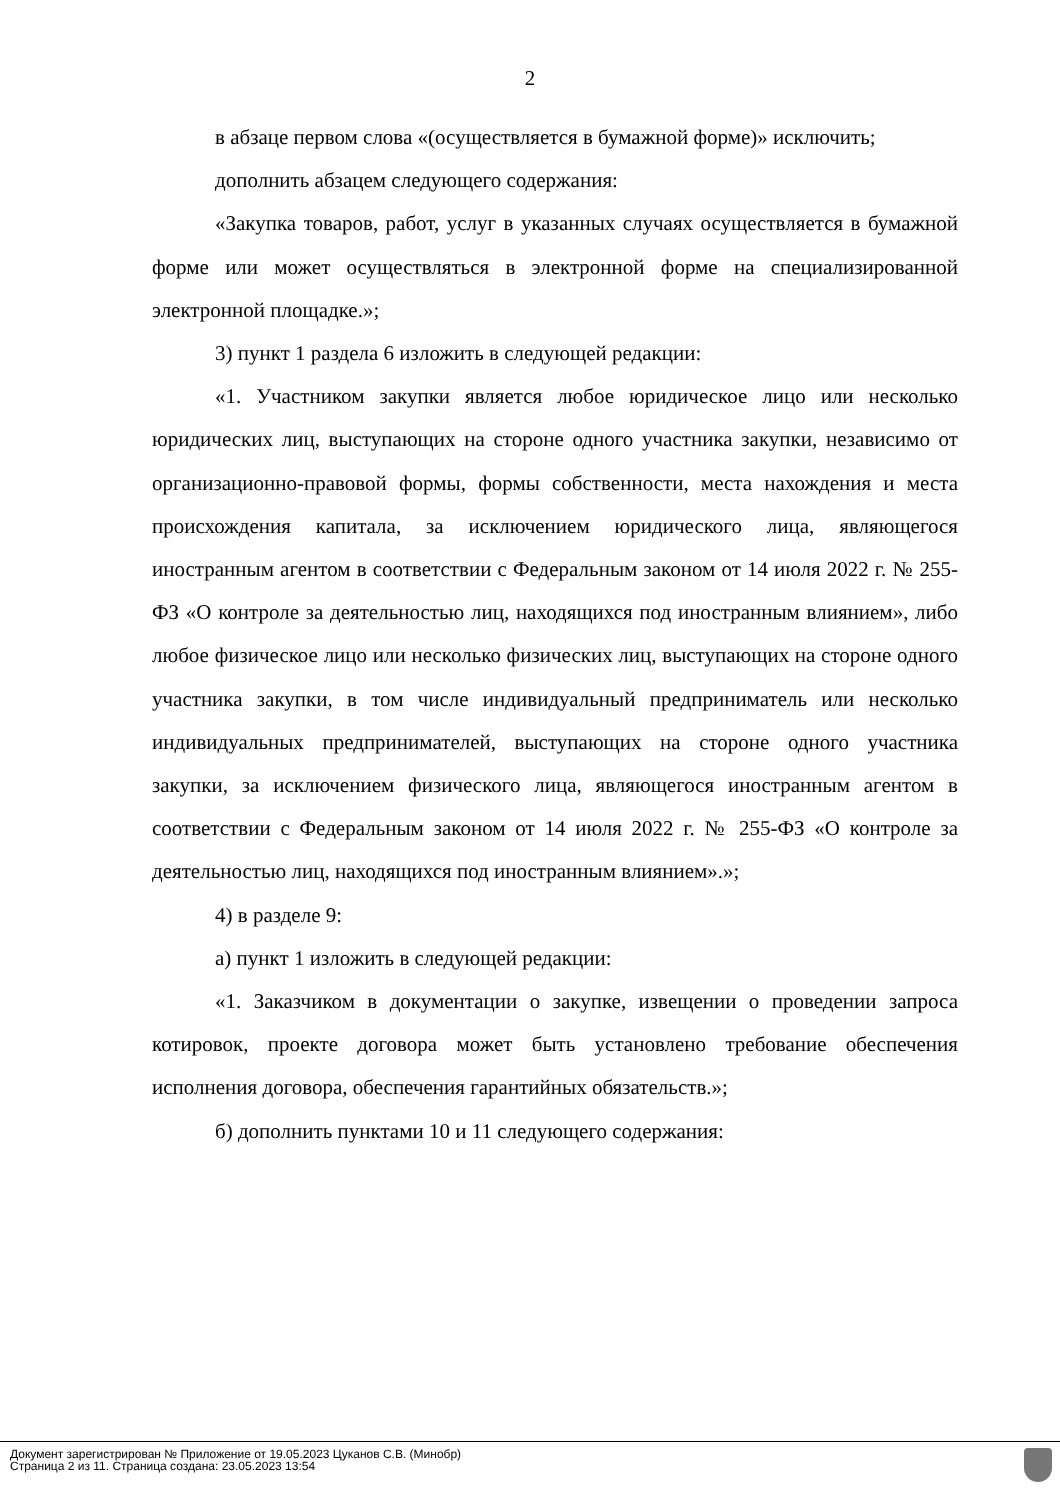2
в абзаце первом слова «(осуществляется в бумажной форме)» исключить;
дополнить абзацем следующего содержания:
«Закупка товаров, работ, услуг в указанных случаях осуществляется в бумажной форме или может осуществляться в электронной форме на специализированной электронной площадке.»;
3) пункт 1 раздела 6 изложить в следующей редакции:
«1. Участником закупки является любое юридическое лицо или несколько юридических лиц, выступающих на стороне одного участника закупки, независимо от организационно-правовой формы, формы собственности, места нахождения и места происхождения капитала, за исключением юридического лица, являющегося иностранным агентом в соответствии с Федеральным законом от 14 июля 2022 г. № 255-ФЗ «О контроле за деятельностью лиц, находящихся под иностранным влиянием», либо любое физическое лицо или несколько физических лиц, выступающих на стороне одного участника закупки, в том числе индивидуальный предприниматель или несколько индивидуальных предпринимателей, выступающих на стороне одного участника закупки, за исключением физического лица, являющегося иностранным агентом в соответствии с Федеральным законом от 14 июля 2022 г. № 255-ФЗ «О контроле за деятельностью лиц, находящихся под иностранным влиянием».»;
4) в разделе 9:
а) пункт 1 изложить в следующей редакции:
«1. Заказчиком в документации о закупке, извещении о проведении запроса котировок, проекте договора может быть установлено требование обеспечения исполнения договора, обеспечения гарантийных обязательств.»;
б) дополнить пунктами 10 и 11 следующего содержания:
Документ зарегистрирован № Приложение от 19.05.2023 Цуканов С.В. (Минобр)
Страница 2 из 11. Страница создана: 23.05.2023 13:54